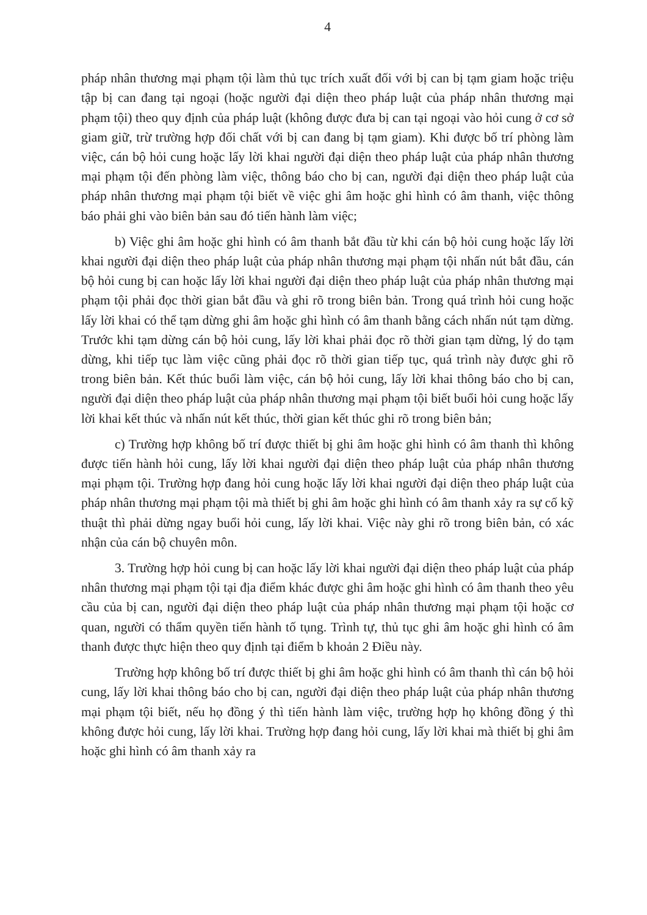4
pháp nhân thương mại phạm tội làm thủ tục trích xuất đối với bị can bị tạm giam hoặc triệu tập bị can đang tại ngoại (hoặc người đại diện theo pháp luật của pháp nhân thương mại phạm tội) theo quy định của pháp luật (không được đưa bị can tại ngoại vào hỏi cung ở cơ sở giam giữ, trừ trường hợp đối chất với bị can đang bị tạm giam). Khi được bố trí phòng làm việc, cán bộ hỏi cung hoặc lấy lời khai người đại diện theo pháp luật của pháp nhân thương mại phạm tội đến phòng làm việc, thông báo cho bị can, người đại diện theo pháp luật của pháp nhân thương mại phạm tội biết về việc ghi âm hoặc ghi hình có âm thanh, việc thông báo phải ghi vào biên bản sau đó tiến hành làm việc;
b) Việc ghi âm hoặc ghi hình có âm thanh bắt đầu từ khi cán bộ hỏi cung hoặc lấy lời khai người đại diện theo pháp luật của pháp nhân thương mại phạm tội nhấn nút bắt đầu, cán bộ hỏi cung bị can hoặc lấy lời khai người đại diện theo pháp luật của pháp nhân thương mại phạm tội phải đọc thời gian bắt đầu và ghi rõ trong biên bản. Trong quá trình hỏi cung hoặc lấy lời khai có thể tạm dừng ghi âm hoặc ghi hình có âm thanh bằng cách nhấn nút tạm dừng. Trước khi tạm dừng cán bộ hỏi cung, lấy lời khai phải đọc rõ thời gian tạm dừng, lý do tạm dừng, khi tiếp tục làm việc cũng phải đọc rõ thời gian tiếp tục, quá trình này được ghi rõ trong biên bản. Kết thúc buổi làm việc, cán bộ hỏi cung, lấy lời khai thông báo cho bị can, người đại diện theo pháp luật của pháp nhân thương mại phạm tội biết buổi hỏi cung hoặc lấy lời khai kết thúc và nhấn nút kết thúc, thời gian kết thúc ghi rõ trong biên bản;
c) Trường hợp không bố trí được thiết bị ghi âm hoặc ghi hình có âm thanh thì không được tiến hành hỏi cung, lấy lời khai người đại diện theo pháp luật của pháp nhân thương mại phạm tội. Trường hợp đang hỏi cung hoặc lấy lời khai người đại diện theo pháp luật của pháp nhân thương mại phạm tội mà thiết bị ghi âm hoặc ghi hình có âm thanh xảy ra sự cố kỹ thuật thì phải dừng ngay buổi hỏi cung, lấy lời khai. Việc này ghi rõ trong biên bản, có xác nhận của cán bộ chuyên môn.
3. Trường hợp hỏi cung bị can hoặc lấy lời khai người đại diện theo pháp luật của pháp nhân thương mại phạm tội tại địa điểm khác được ghi âm hoặc ghi hình có âm thanh theo yêu cầu của bị can, người đại diện theo pháp luật của pháp nhân thương mại phạm tội hoặc cơ quan, người có thẩm quyền tiến hành tố tụng. Trình tự, thủ tục ghi âm hoặc ghi hình có âm thanh được thực hiện theo quy định tại điểm b khoản 2 Điều này.
Trường hợp không bố trí được thiết bị ghi âm hoặc ghi hình có âm thanh thì cán bộ hỏi cung, lấy lời khai thông báo cho bị can, người đại diện theo pháp luật của pháp nhân thương mại phạm tội biết, nếu họ đồng ý thì tiến hành làm việc, trường hợp họ không đồng ý thì không được hỏi cung, lấy lời khai. Trường hợp đang hỏi cung, lấy lời khai mà thiết bị ghi âm hoặc ghi hình có âm thanh xảy ra